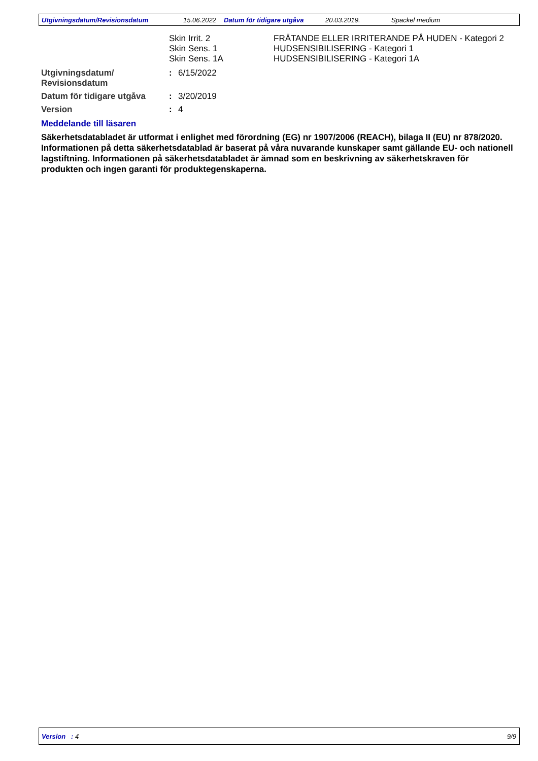Utgivningsdatum/Revisionsdatum 15.06.2022 Datum för tidigare utgåva 20.03.2019. Spackel medium
Skin Irrit. 2 FRÄTANDE ELLER IRRITERANDE PÅ HUDEN - Kategori 2
Skin Sens. 1 HUDSENSIBILISERING - Kategori 1
Skin Sens. 1A HUDSENSIBILISERING - Kategori 1A
Utgivningsdatum/
Revisionsdatum
: 6/15/2022
Datum för tidigare utgåva
: 3/20/2019
Version : 4
Meddelande till läsaren
Säkerhetsdatabladet är utformat i enlighet med förordning (EG) nr 1907/2006 (REACH), bilaga II (EU) nr 878/2020. Informationen på detta säkerhetsdatablad är baserat på våra nuvarande kunskaper samt gällande EU- och nationell lagstiftning. Informationen på säkerhetsdatabladet är ämnad som en beskrivning av säkerhetskraven för produkten och ingen garanti för produktegenskaperna.
Version : 4 9/9